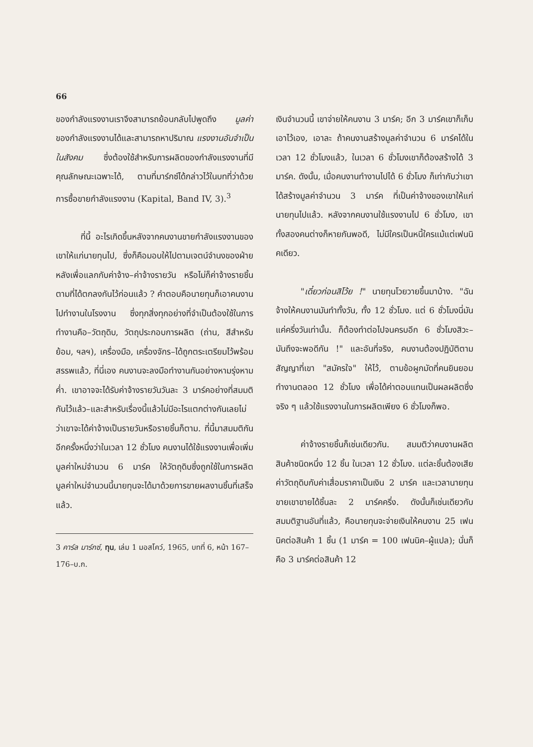66
ของกำลังแรงงานเราจึงสามารถย้อนกลับไปพูดถึง มูลค่า ของกำลังแรงงานได้และสามารถหาปริมาณ แรงงานอันจำเป็นในสังคม ซึ่งต้องใช้สำหรับการผลิตของกำลังแรงงานที่มีคุณลักษณะเฉพาะได้, ตามที่มาร์กซ์ได้กล่าวไว้ในบทที่ว่าด้วยการซื้อขายกำลังแรงงาน (Kapital, Band IV, 3).<sup>3</sup>
ที่นี้ อะไรเกิดขึ้นหลังจากคนงานขายกำลังแรงงานของเขาให้แก่นายทุนไป, ซึ่งก็คือมอบให้ไปตามเจตน์จำนงของฝ่ายหลังเพื่อแลกกับค่าจ้าง–ค่าจ้างรายวัน หรือไม่ก็ค่าจ้างรายชิ้นตามที่ได้ตกลงกันไว้ก่อนแล้ว ? คำตอบคือนายทุนก็เอาคนงานไปทำงานในโรงงาน ซึ่งทุกสิ่งทุกอย่างที่จำเป็นต้องใช้ในการทำงานคือ–วัตถุดิบ, วัตถุประกอบการผลิต (ถ่าน, สีสำหรับย้อม, ฯลฯ), เครื่องมือ, เครื่องจักร–ได้ถูกตระเตรียมไว้พร้อมสรรพแล้ว, ที่นี่เอง คนงานจะลงมือทำงานกันอย่างหามรุ่งหามค่ำ. เขาอาจจะได้รับค่าจ้างรายวันวันละ 3 มาร์คอย่างที่สมมติกันไว้แล้ว–และสำหรับเรื่องนี้แล้วไม่มีอะไรแตกต่างกันเลยไม่ว่าเขาจะได้ค่าจ้างเป็นรายวันหรือรายชิ้นก็ตาม. ที่นี้มาสมมติกันอีกครั้งหนึ่งว่าในเวลา 12 ชั่วโมง คนงานได้ใช้แรงงานเพื่อเพิ่มมูลค่าใหม่จำนวน 6 มาร์ค ให้วัตถุดิบซึ่งถูกใช้ในการผลิต มูลค่าใหม่จำนวนนี้นายทุนจะได้มาด้วยการขายผลงานชิ้นที่เสร็จแล้ว.
3 คาร์ล มาร์กซ์, ทุน, เล่ม 1 มอสโคว์, 1965, บทที่ 6, หน้า 167–176–บ.ก.
เงินจำนวนนี้ เขาจ่ายให้คนงาน 3 มาร์ค; อีก 3 มาร์คเขาก็เก็บเอาไว้เอง, เอาละ ถ้าคนงานสร้างมูลค่าจำนวน 6 มาร์คได้ในเวลา 12 ชั่วโมงแล้ว, ในเวลา 6 ชั่วโมงเขาก็ต้องสร้างได้ 3 มาร์ค. ดังนั้น, เมื่อคนงานทำงานไปได้ 6 ชั่วโมง ก็เท่ากับว่าเขาได้สร้างมูลค่าจำนวน 3 มาร์ค ที่เป็นค่าจ้างของเขาให้แก่นายทุนไปแล้ว. หลังจากคนงานใช้แรงงานไป 6 ชั่วโมง, เขาทั้งสองคนต่างก็หายกันพอดี, ไม่มีใครเป็นหนี้ใครแม้แต่เฟนนิคเดียว.
"เดี๋ยวก่อนสิโว้ย !" นายทุนโวยวายขึ้นมาบ้าง. "ฉันจ้างให้คนงานมันทำทั้งวัน, ทั้ง 12 ชั่วโมง. แต่ 6 ชั่วโมงนี่มันแค่ครึ่งวันเท่านั้น. ก็ต้องทำต่อไปจนครบอีก 6 ชั่วโมงสิวะ– มันถึงจะพอดีกัน !" และอันที่จริง, คนงานต้องปฏิบัติตามสัญญาที่เขา "สมัครใจ" ให้ไว้, ตามข้อผูกมัดที่คนยินยอมทำงานตลอด 12 ชั่วโมง เพื่อได้ค่าตอบแทนเป็นผลผลิตซึ่งจริง ๆ แล้วใช้แรงงานในการผลิตเพียง 6 ชั่วโมงก็พอ.
ค่าจ้างรายชิ้นก็เช่นเดียวกัน. สมมติว่าคนงานผลิตสินค้าชนิดหนึ่ง 12 ชิ้น ในเวลา 12 ชั่วโมง. แต่ละชิ้นต้องเสียค่าวัตถุดิบกับค่าเสื่อมราคาเป็นเงิน 2 มาร์ค และเวลานายทุนขายเขาขายได้ชิ้นละ 2 มาร์คครึ่ง. ดังนั้นก็เช่นเดียวกับสมมติฐานอันที่แล้ว, คือนายทุนจะจ่ายเงินให้คนงาน 25 เฟนนิคต่อสินค้า 1 ชิ้น (1 มาร์ค = 100 เฟนนิค–ผู้แปล); นั่นก็คือ 3 มาร์คต่อสินค้า 12